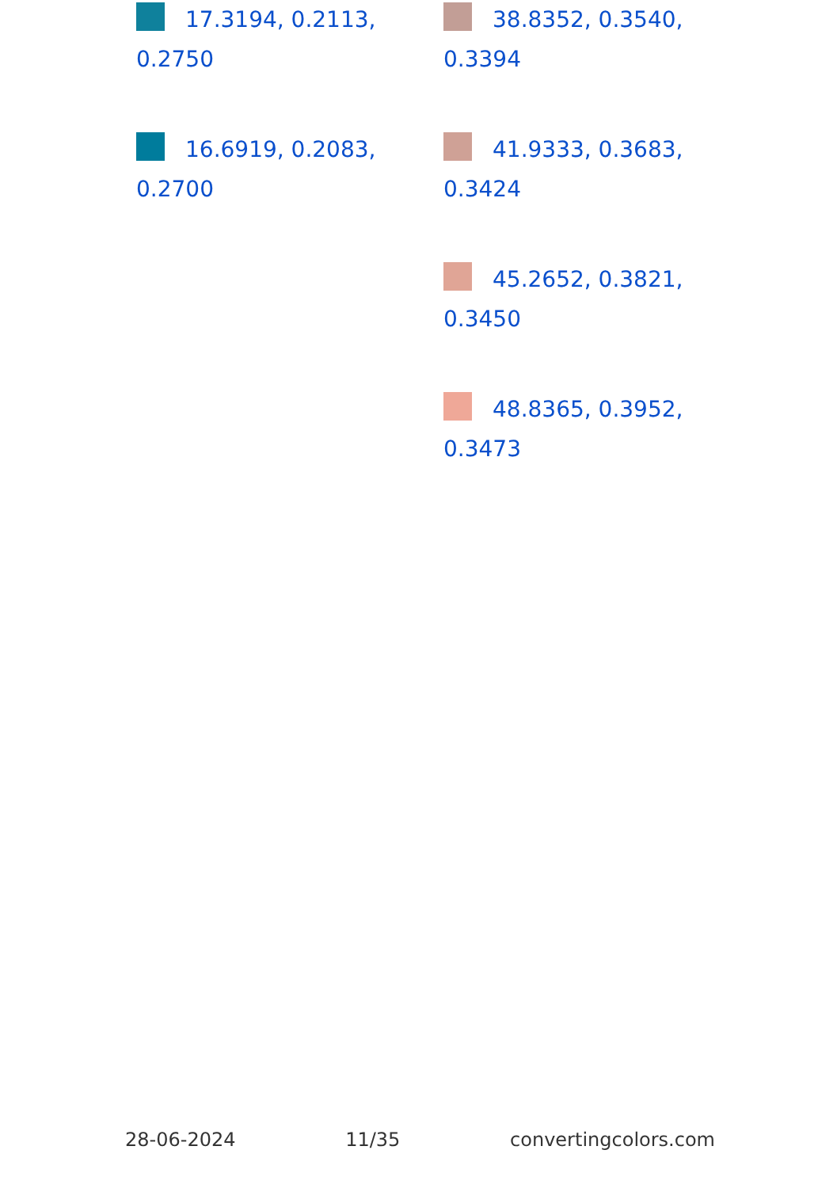17.3194, 0.2113, 0.2750
16.6919, 0.2083, 0.2700
38.8352, 0.3540, 0.3394
41.9333, 0.3683, 0.3424
45.2652, 0.3821, 0.3450
48.8365, 0.3952, 0.3473
28-06-2024 11/35 convertingcolors.com